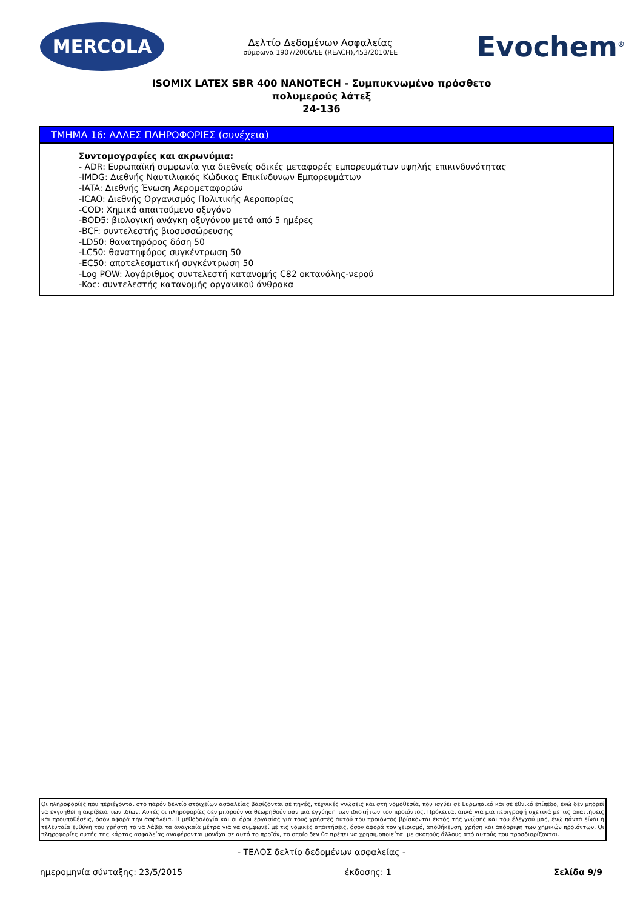MERCOLA
Δελτίο Δεδομένων Ασφαλείας
σύμφωνα 1907/2006/ΕΕ (REACH),453/2010/ΕΕ
Evochem<sup>®</sup>
ISOMIX LATEX SBR 400 NANOTECH - Συμπυκνωμένο πρόσθετο
πολυμερούς λάτεξ
24-136
ΤΜΗΜΑ 16: ΑΛΛΕΣ ΠΛΗΡΟΦΟΡΙΕΣ (συνέχεια)
Συντομογραφίες και ακρωνύμια:
- ADR: Ευρωπαϊκή συμφωνία για διεθνείς οδικές μεταφορές εμπορευμάτων υψηλής επικινδυνότητας
-IMDG: Διεθνής Ναυτιλιακός Κώδικας Επικίνδυνων Εμπορευμάτων
-IATA: Διεθνής Ένωση Αερομεταφορών
-ICAO: Διεθνής Οργανισμός Πολιτικής Αεροπορίας
-COD: Χημικά απαιτούμενο οξυγόνο
-BOD5: βιολογική ανάγκη οξυγόνου μετά από 5 ημέρες
-BCF: συντελεστής βιοσυσσώρευσης
-LD50: θανατηφόρος δόση 50
-LC50: θανατηφόρος συγκέντρωση 50
-EC50: αποτελεσματική συγκέντρωση 50
-Log POW: λογάριθμος συντελεστή κατανομής C82 οκτανόλης-νερού
-Koc: συντελεστής κατανομής οργανικού άνθρακα
Οι πληροφορίες που περιέχονται στο παρόν δελτίο στοιχείων ασφαλείας βασίζονται σε πηγές, τεχνικές γνώσεις και στη νομοθεσία, που ισχύει σε Ευρωπαϊκό και σε εθνικό επίπεδο, ενώ δεν μπορεί να εγγυηθεί η ακρίβεια των ιδίων. Αυτές οι πληροφορίες δεν μπορούν να θεωρηθούν σαν μια εγγύηση των ιδιοτήτων του προϊόντος. Πρόκειται απλά για μια περιγραφή σχετικά με τις απαιτήσεις και προϋποθέσεις, όσον αφορά την ασφάλεια. Η μεθοδολογία και οι όροι εργασίας για τους χρήστες αυτού του προϊόντος βρίσκονται εκτός της γνώσης και του έλεγχού μας, ενώ πάντα είναι η τελευταία ευθύνη του χρήστη το να λάβει τα αναγκαία μέτρα για να συμφωνεί με τις νομικές απαιτήσεις, όσον αφορά τον χειρισμό, αποθήκευση, χρήση και απόρριψη των χημικών προϊόντων. Οι πληροφορίες αυτής της κάρτας ασφαλείας αναφέρονται μονάχα σε αυτό το προϊόν, το οποίο δεν θα πρέπει να χρησιμοποιείται με σκοπούς άλλους από αυτούς που προσδιορίζονται.
- ΤΕΛΟΣ δελτίο δεδομένων ασφαλείας -
ημερομηνία σύνταξης: 23/5/2015 έκδοσης: 1 Σελίδα 9/9